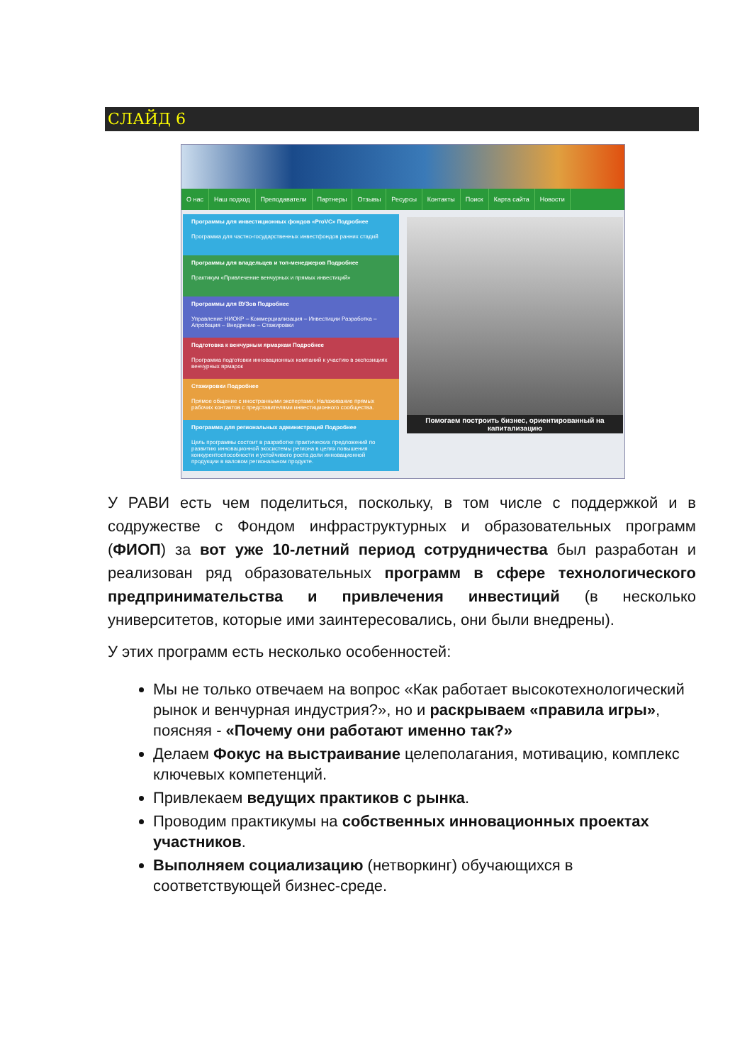СЛАЙД 6
О нас Наш подход Преподаватели Партнеры Отзывы Ресурсы Контакты Поиск Карта сайта Новости
Программы для инвестиционных фондов «ProVC» Подробнее
Программа для частно-государственных инвестфондов ранних стадий
Программы для владельцев и топ-менеджеров Подробнее
Практикум «Привлечение венчурных и прямых инвестиций»
Программы для ВУЗов Подробнее
Управление НИОКР – Коммерциализация – Инвестиции Разработка – Апробация – Внедрение – Стажировки
Подготовка к венчурным ярмаркам Подробнее
Программа подготовки инновационных компаний к участию в экспозициях венчурных ярмарок
Стажировки Подробнее
Прямое общение с иностранными экспертами. Налаживание прямых рабочих контактов с представителями инвестиционного сообщества.
Программа для региональных администраций Подробнее
Цель программы состоит в разработке практических предложений по развитию инновационной экосистемы региона в целях повышения конкурентоспособности и устойчивого роста доли инновационной продукции в валовом региональном продукте.
Помогаем построить бизнес, ориентированный на капитализацию
У РАВИ есть чем поделиться, поскольку, в том числе с поддержкой и в содружестве с Фондом инфраструктурных и образовательных программ (ФИОП) за вот уже 10-летний период сотрудничества был разработан и реализован ряд образовательных программ в сфере технологического предпринимательства и привлечения инвестиций (в несколько университетов, которые ими заинтересовались, они были внедрены).
У этих программ есть несколько особенностей:
Мы не только отвечаем на вопрос «Как работает высокотехнологический рынок и венчурная индустрия?», но и раскрываем «правила игры», поясняя - «Почему они работают именно так?»
Делаем Фокус на выстраивание целеполагания, мотивацию, комплекс ключевых компетенций.
Привлекаем ведущих практиков с рынка.
Проводим практикумы на собственных инновационных проектах участников.
Выполняем социализацию (нетворкинг) обучающихся в соответствующей бизнес-среде.